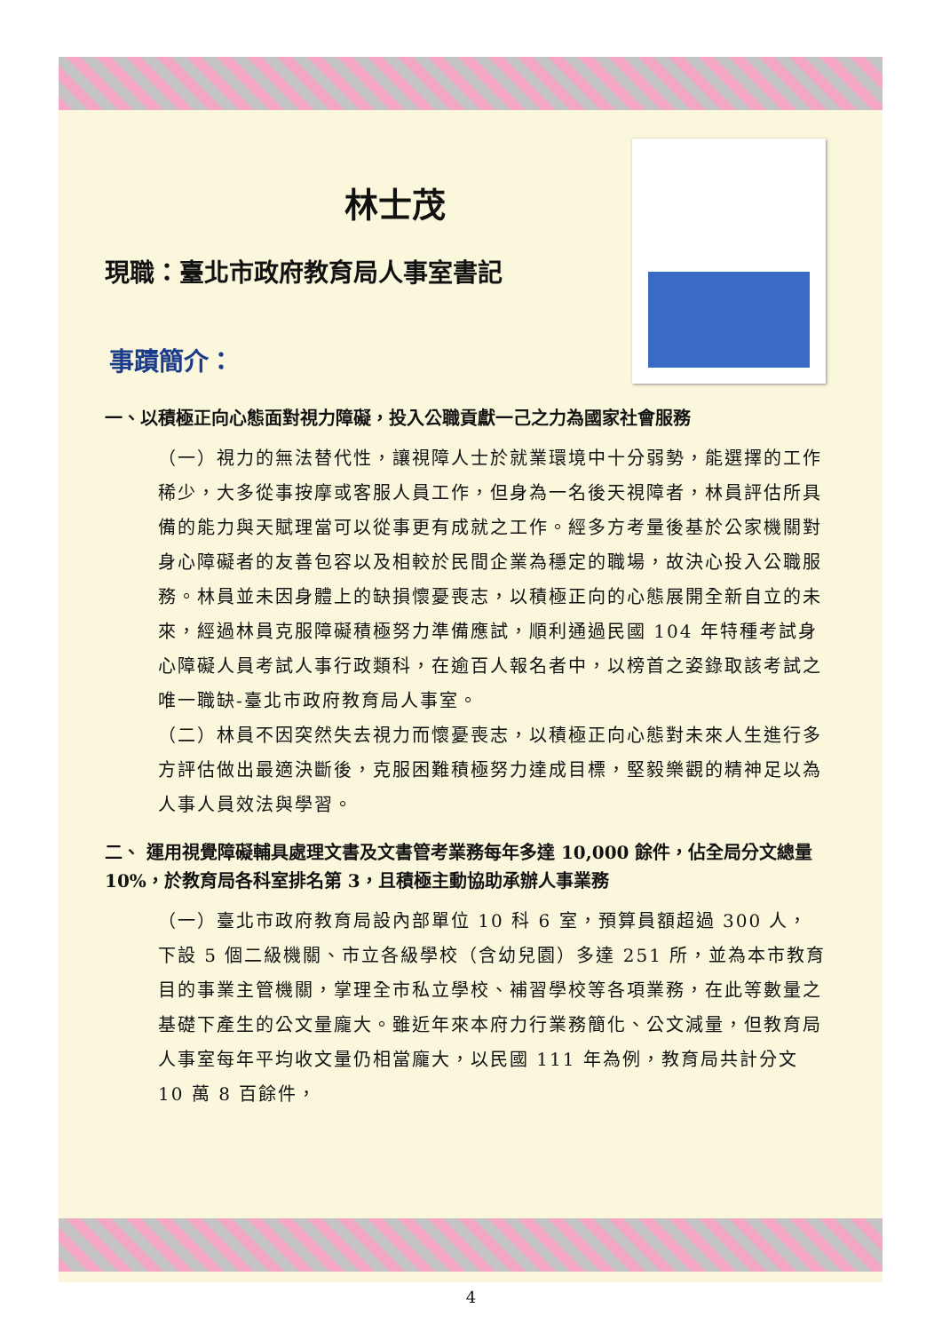林士茂
現職：臺北市政府教育局人事室書記
事蹟簡介：
一、以積極正向心態面對視力障礙，投入公職貢獻一己之力為國家社會服務
（一）視力的無法替代性，讓視障人士於就業環境中十分弱勢，能選擇的工作稀少，大多從事按摩或客服人員工作，但身為一名後天視障者，林員評估所具備的能力與天賦理當可以從事更有成就之工作。經多方考量後基於公家機關對身心障礙者的友善包容以及相較於民間企業為穩定的職場，故決心投入公職服務。林員並未因身體上的缺損懷憂喪志，以積極正向的心態展開全新自立的未來，經過林員克服障礙積極努力準備應試，順利通過民國 104 年特種考試身心障礙人員考試人事行政類科，在逾百人報名者中，以榜首之姿錄取該考試之唯一職缺-臺北市政府教育局人事室。
（二）林員不因突然失去視力而懷憂喪志，以積極正向心態對未來人生進行多方評估做出最適決斷後，克服困難積極努力達成目標，堅毅樂觀的精神足以為人事人員效法與學習。
二、 運用視覺障礙輔具處理文書及文書管考業務每年多達 10,000 餘件，佔全局分文總量 10%，於教育局各科室排名第 3，且積極主動協助承辦人事業務
（一）臺北市政府教育局設內部單位 10 科 6 室，預算員額超過 300 人，下設 5 個二級機關、市立各級學校（含幼兒園）多達 251 所，並為本市教育目的事業主管機關，掌理全市私立學校、補習學校等各項業務，在此等數量之基礎下產生的公文量龐大。雖近年來本府力行業務簡化、公文減量，但教育局人事室每年平均收文量仍相當龐大，以民國 111 年為例，教育局共計分文 10 萬 8 百餘件，
4